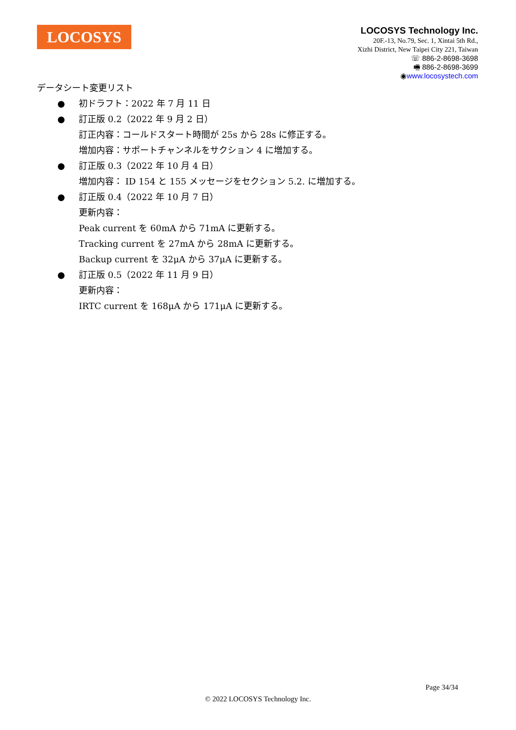LOCOSYS
LOCOSYS Technology Inc.
20F.-13, No.79, Sec. 1, Xintai 5th Rd.,
Xizhi District, New Taipei City 221, Taiwan
☏ 886-2-8698-3698
🖷 886-2-8698-3699
◉www.locosystech.com
データシート変更リスト
● 初ドラフト：2022 年 7 月 11 日
● 訂正版 0.2（2022 年 9 月 2 日）
訂正内容：コールドスタート時間が 25s から 28s に修正する。
増加内容：サポートチャンネルをサクション 4 に増加する。
● 訂正版 0.3（2022 年 10 月 4 日）
増加内容： ID 154 と 155 メッセージをセクション 5.2. に増加する。
● 訂正版 0.4（2022 年 10 月 7 日）
更新内容：
Peak current を 60mA から 71mA に更新する。
Tracking current を 27mA から 28mA に更新する。
Backup current を 32μA から 37μA に更新する。
● 訂正版 0.5（2022 年 11 月 9 日）
更新内容：
IRTC current を 168μA から 171μA に更新する。
Page 34/34
© 2022 LOCOSYS Technology Inc.